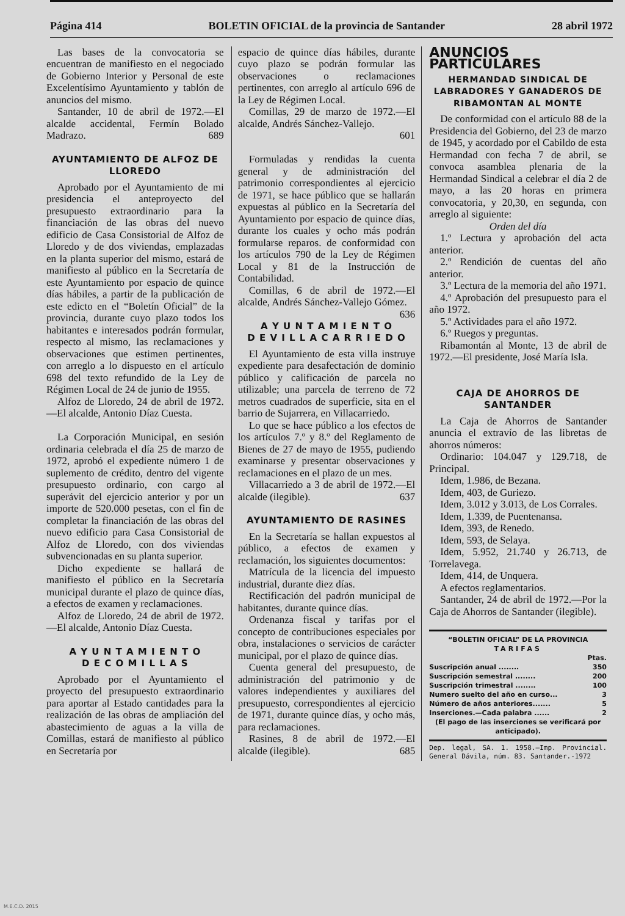Página 414 BOLETIN OFICIAL de la provincia de Santander 28 abril 1972
Las bases de la convocatoria se encuentran de manifiesto en el negociado de Gobierno Interior y Personal de este Excelentísimo Ayuntamiento y tablón de anuncios del mismo.
Santander, 10 de abril de 1972.—El alcalde accidental, Fermín Bolado Madrazo. 689
AYUNTAMIENTO DE ALFOZ DE LLOREDO
Aprobado por el Ayuntamiento de mi presidencia el anteproyecto del presupuesto extraordinario para la financiación de las obras del nuevo edificio de Casa Consistorial de Alfoz de Lloredo y de dos viviendas, emplazadas en la planta superior del mismo, estará de manifiesto al público en la Secretaría de este Ayuntamiento por espacio de quince días hábiles, a partir de la publicación de este edicto en el “Boletín Oficial” de la provincia, durante cuyo plazo todos los habitantes e interesados podrán formular, respecto al mismo, las reclamaciones y observaciones que estimen pertinentes, con arreglo a lo dispuesto en el artículo 698 del texto refundido de la Ley de Régimen Local de 24 de junio de 1955.
Alfoz de Lloredo, 24 de abril de 1972.—El alcalde, Antonio Díaz Cuesta.
La Corporación Municipal, en sesión ordinaria celebrada el día 25 de marzo de 1972, aprobó el expediente número 1 de suplemento de crédito, dentro del vigente presupuesto ordinario, con cargo al superávit del ejercicio anterior y por un importe de 520.000 pesetas, con el fin de completar la financiación de las obras del nuevo edificio para Casa Consistorial de Alfoz de Lloredo, con dos viviendas subvencionadas en su planta superior.
Dicho expediente se hallará de manifiesto el público en la Secretaría municipal durante el plazo de quince días, a efectos de examen y reclamaciones.
Alfoz de Lloredo, 24 de abril de 1972.—El alcalde, Antonio Díaz Cuesta.
A Y U N T A M I E N T O
D E C O M I L L A S
Aprobado por el Ayuntamiento el proyecto del presupuesto extraordinario para aportar al Estado cantidades para la realización de las obras de ampliación del abastecimiento de aguas a la villa de Comillas, estará de manifiesto al público en Secretaría por
espacio de quince días hábiles, durante cuyo plazo se podrán formular las observaciones o reclamaciones pertinentes, con arreglo al artículo 696 de la Ley de Régimen Local.
Comillas, 29 de marzo de 1972.—El alcalde, Andrés Sánchez-Vallejo.
601
Formuladas y rendidas la cuenta general y de administración del patrimonio correspondientes al ejercicio de 1971, se hace público que se hallarán expuestas al público en la Secretaría del Ayuntamiento por espacio de quince días, durante los cuales y ocho más podrán formularse reparos. de conformidad con los artículos 790 de la Ley de Régimen Local y 81 de la Instrucción de Contabilidad.
Comillas, 6 de abril de 1972.—El alcalde, Andrés Sánchez-Vallejo Gómez. 636
A Y U N T A M I E N T O
D E V I L L A C A R R I E D O
El Ayuntamiento de esta villa instruye expediente para desafectación de dominio público y calificación de parcela no utilizable; una parcela de terreno de 72 metros cuadrados de superficie, sita en el barrio de Sujarrera, en Villacarriedo.
Lo que se hace público a los efectos de los artículos 7.º y 8.º del Reglamento de Bienes de 27 de mayo de 1955, pudiendo examinarse y presentar observaciones y reclamaciones en el plazo de un mes.
Villacarriedo a 3 de abril de 1972.—El alcalde (ilegible). 637
AYUNTAMIENTO DE RASINES
En la Secretaría se hallan expuestos al público, a efectos de examen y reclamación, los siguientes documentos:
Matrícula de la licencia del impuesto industrial, durante diez días.
Rectificación del padrón municipal de habitantes, durante quince días.
Ordenanza fiscal y tarifas por el concepto de contribuciones especiales por obra, instalaciones o servicios de carácter municipal, por el plazo de quince días.
Cuenta general del presupuesto, de administración del patrimonio y de valores independientes y auxiliares del presupuesto, correspondientes al ejercicio de 1971, durante quince días, y ocho más, para reclamaciones.
Rasines, 8 de abril de 1972.—El alcalde (ilegible). 685
ANUNCIOS PARTICULARES
HERMANDAD SINDICAL DE LABRADORES Y GANADEROS DE RIBAMONTAN AL MONTE
De conformidad con el artículo 88 de la Presidencia del Gobierno, del 23 de marzo de 1945, y acordado por el Cabildo de esta Hermandad con fecha 7 de abril, se convoca asamblea plenaria de la Hermandad Sindical a celebrar el día 2 de mayo, a las 20 horas en primera convocatoria, y 20,30, en segunda, con arreglo al siguiente:
Orden del día
1.º Lectura y aprobación del acta anterior.
2.º Rendición de cuentas del año anterior.
3.º Lectura de la memoria del año 1971.
4.º Aprobación del presupuesto para el año 1972.
5.º Actividades para el año 1972.
6.º Ruegos y preguntas.
Ribamontán al Monte, 13 de abril de 1972.—El presidente, José María Isla.
CAJA DE AHORROS DE SANTANDER
La Caja de Ahorros de Santander anuncia el extravío de las libretas de ahorros números:
Ordinario: 104.047 y 129.718, de Principal.
Idem, 1.986, de Bezana.
Idem, 403, de Guriezo.
Idem, 3.012 y 3.013, de Los Corrales.
Idem, 1.339, de Puentenansa.
Idem, 393, de Renedo.
Idem, 593, de Selaya.
Idem, 5.952, 21.740 y 26.713, de Torrelavega.
Idem, 414, de Unquera.
A efectos reglamentarios.
Santander, 24 de abril de 1972.—Por la Caja de Ahorros de Santander (ilegible).
“BOLETIN OFICIAL” DE LA PROVINCIA
TARIFAS
Ptas.
Suscripción anual ........ 350
Suscripción semestral ........ 200
Suscripción trimestral ........ 100
Numero suelto del año en curso... 3
Número de años anteriores....... 5
Inserciones.—Cada palabra ...... 2
(El pago de las inserciones se verificará por anticipado).
Dep. legal, SA. 1. 1958.—Imp. Provincial. General Dávila, núm. 83. Santander.-1972
M.E.C.D. 2015